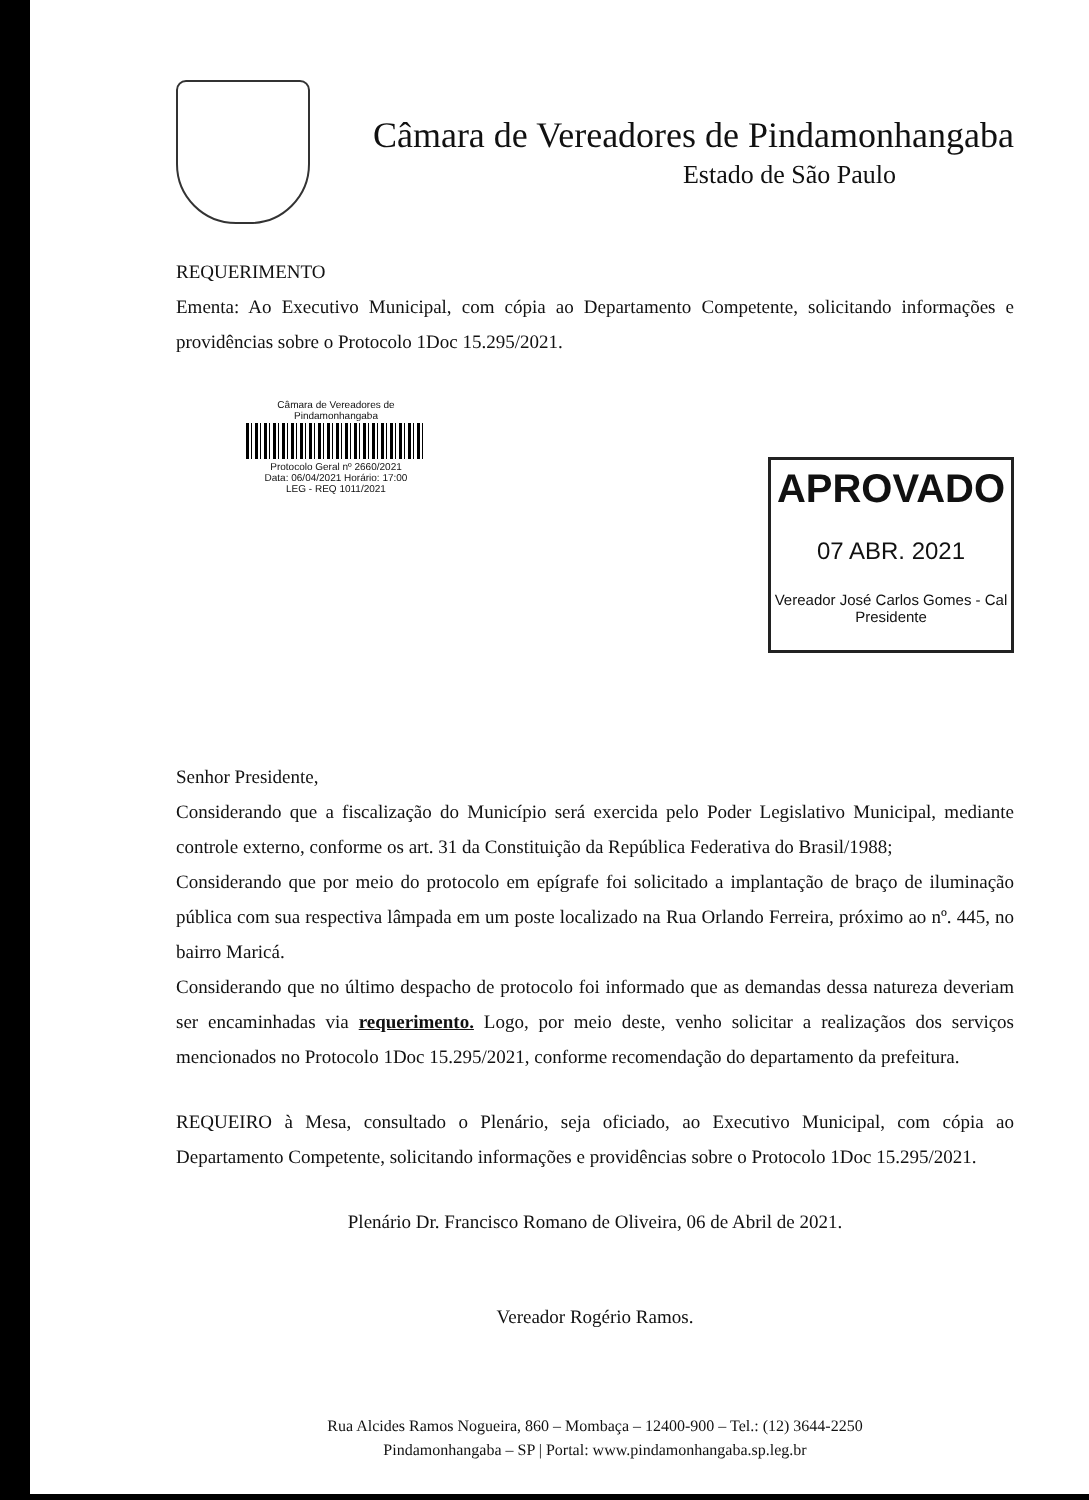Câmara de Vereadores de Pindamonhangaba
Estado de São Paulo
REQUERIMENTO
Ementa: Ao Executivo Municipal, com cópia ao Departamento Competente, solicitando informações e providências sobre o Protocolo 1Doc 15.295/2021.
Câmara de Vereadores de Pindamonhangaba
Protocolo Geral nº 2660/2021
Data: 06/04/2021 Horário: 17:00
LEG - REQ 1011/2021
APROVADO
07 ABR. 2021
Vereador José Carlos Gomes - Cal
Presidente
Senhor Presidente,
Considerando que a fiscalização do Município será exercida pelo Poder Legislativo Municipal, mediante controle externo, conforme os art. 31 da Constituição da República Federativa do Brasil/1988;
Considerando que por meio do protocolo em epígrafe foi solicitado a implantação de braço de iluminação pública com sua respectiva lâmpada em um poste localizado na Rua Orlando Ferreira, próximo ao nº. 445, no bairro Maricá.
Considerando que no último despacho de protocolo foi informado que as demandas dessa natureza deveriam ser encaminhadas via requerimento. Logo, por meio deste, venho solicitar a realizaçãos dos serviços mencionados no Protocolo 1Doc 15.295/2021, conforme recomendação do departamento da prefeitura.
REQUEIRO à Mesa, consultado o Plenário, seja oficiado, ao Executivo Municipal, com cópia ao Departamento Competente, solicitando informações e providências sobre o Protocolo 1Doc 15.295/2021.
Plenário Dr. Francisco Romano de Oliveira, 06 de Abril de 2021.
Vereador Rogério Ramos.
Rua Alcides Ramos Nogueira, 860 – Mombaça – 12400-900 – Tel.: (12) 3644-2250
Pindamonhangaba – SP | Portal: www.pindamonhangaba.sp.leg.br